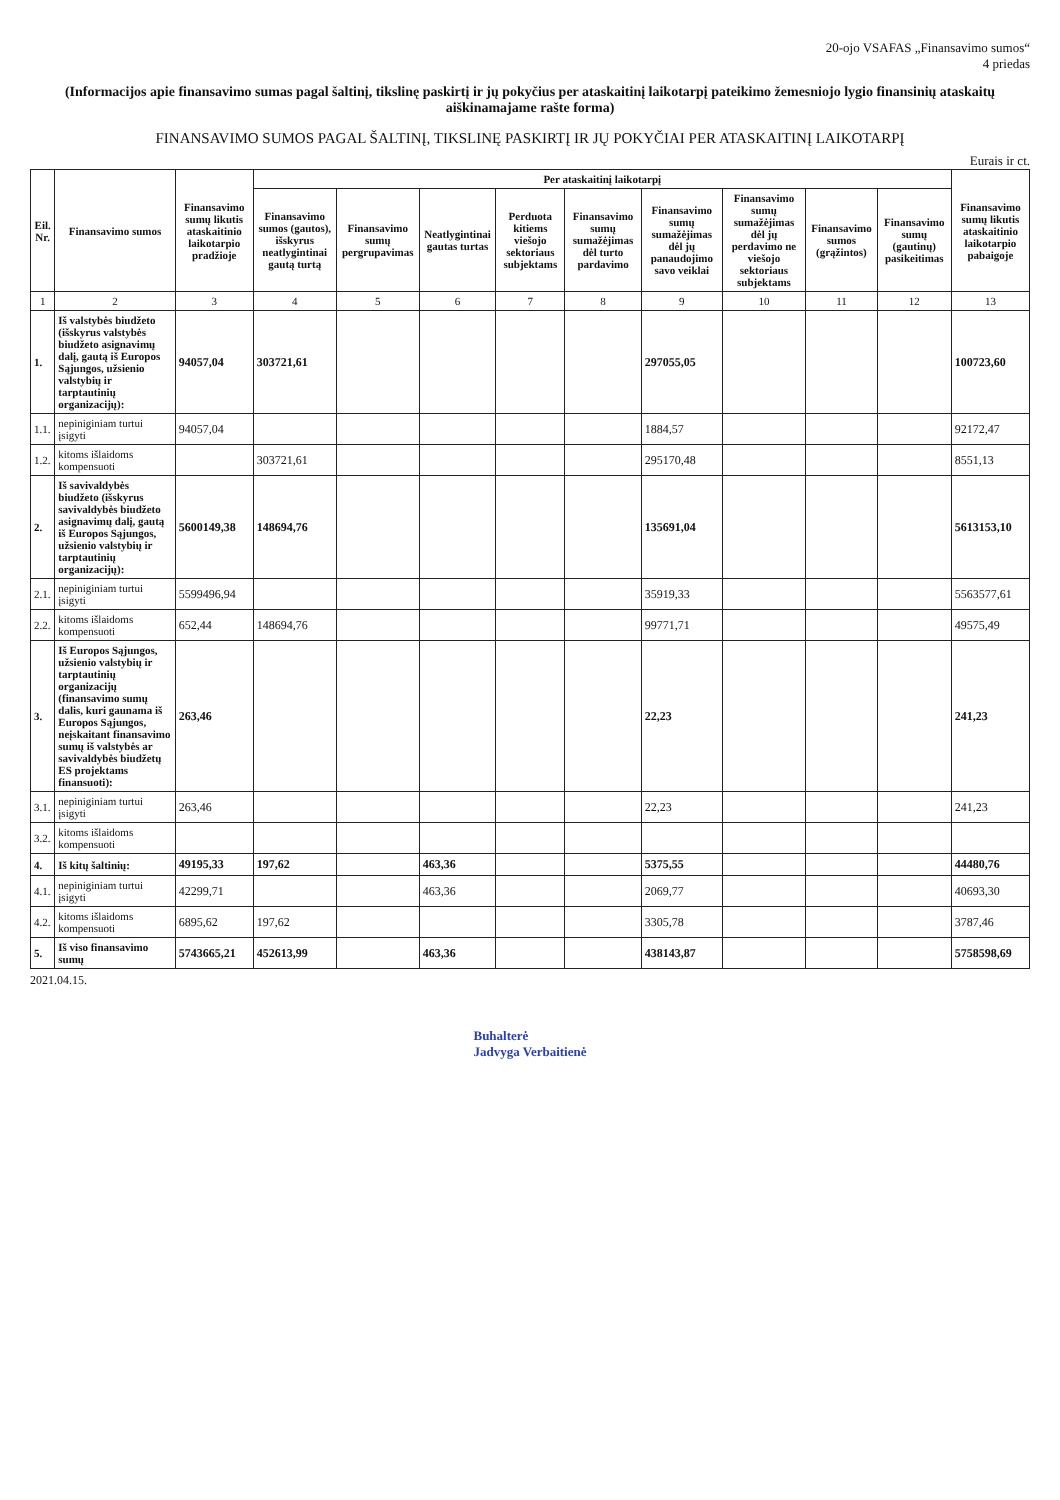20-ojo VSAFAS „Finansavimo sumos“
4 priedas
(Informacijos apie finansavimo sumas pagal šaltinį, tikslinę paskirtį ir jų pokyčius per ataskaitinį laikotarpį pateikimo žemesniojo lygio finansinių ataskaitų aiškinamajame rašte forma)
FINANSAVIMO SUMOS PAGAL ŠALTINĮ, TIKSLINĘ PASKIRTĮ IR JŲ POKYČIAI PER ATASKAITINĮ LAIKOTARPĮ
Eurais ir ct.
| Eil. Nr. | Finansavimo sumos | Finansavimo sumų likutis ataskaitinio laikotarpio pradžioje | Per ataskaitinį laikotarpį | | | | | | | | | Finansavimo sumų likutis ataskaitinio laikotarpio pabaigoje |
| --- | --- | --- | --- | --- | --- | --- | --- | --- | --- | --- | --- | --- |
| | | | Finansavimo sumos (gautos), išskyrus neatlygintinai gautą turtą | Finansavimo sumų pergrupavimas | Neatlygintinai gautas turtas | Perduota kitiems viešojo sektoriaus subjektams | Finansavimo sumų sumažėjimas dėl turto pardavimo | Finansavimo sumų sumažėjimas dėl jų panaudojimo savo veiklai | Finansavimo sumų sumažėjimas dėl jų perdavimo ne viešojo sektoriaus subjektams | Finansavimo sumos (grąžintos) | Finansavimo sumų (gautinų) pasikeitimas | |
| 1 | 2 | 3 | 4 | 5 | 6 | 7 | 8 | 9 | 10 | 11 | 12 | 13 |
| 1. | Iš valstybės biudžeto (išskyrus valstybės biudžeto asignavimų dalį, gautą iš Europos Sąjungos, užsienio valstybių ir tarptautinių organizacijų): | 94057,04 | 303721,61 | | | | | 297055,05 | | | | 100723,60 |
| 1.1. | nepiniginiam turtui įsigyti | 94057,04 | | | | | | 1884,57 | | | | 92172,47 |
| 1.2. | kitoms išlaidoms kompensuoti | | 303721,61 | | | | | 295170,48 | | | | 8551,13 |
| 2. | Iš savivaldybės biudžeto (išskyrus savivaldybės biudžeto asignavimų dalį, gautą iš Europos Sąjungos, užsienio valstybių ir tarptautinių organizacijų): | 5600149,38 | 148694,76 | | | | | 135691,04 | | | | 5613153,10 |
| 2.1. | nepiniginiam turtui įsigyti | 5599496,94 | | | | | | 35919,33 | | | | 5563577,61 |
| 2.2. | kitoms išlaidoms kompensuoti | 652,44 | 148694,76 | | | | | 99771,71 | | | | 49575,49 |
| 3. | Iš Europos Sąjungos, užsienio valstybių ir tarptautinių organizacijų (finansavimo sumų dalis, kuri gaunama iš Europos Sąjungos, neįskaitant finansavimo sumų iš valstybės ar savivaldybės biudžetų ES projektams finansuoti): | 263,46 | | | | | | 22,23 | | | | 241,23 |
| 3.1. | nepiniginiam turtui įsigyti | 263,46 | | | | | | 22,23 | | | | 241,23 |
| 3.2. | kitoms išlaidoms kompensuoti | | | | | | | | | | | |
| 4. | Iš kitų šaltinių: | 49195,33 | 197,62 | | 463,36 | | | 5375,55 | | | | 44480,76 |
| 4.1. | nepiniginiam turtui įsigyti | 42299,71 | | | 463,36 | | | 2069,77 | | | | 40693,30 |
| 4.2. | kitoms išlaidoms kompensuoti | 6895,62 | 197,62 | | | | | 3305,78 | | | | 3787,46 |
| 5. | Iš viso finansavimo sumų | 5743665,21 | 452613,99 | | 463,36 | | | 438143,87 | | | | 5758598,69 |
2021.04.15.
Buhalterė
Jadvyga Verbaitienė